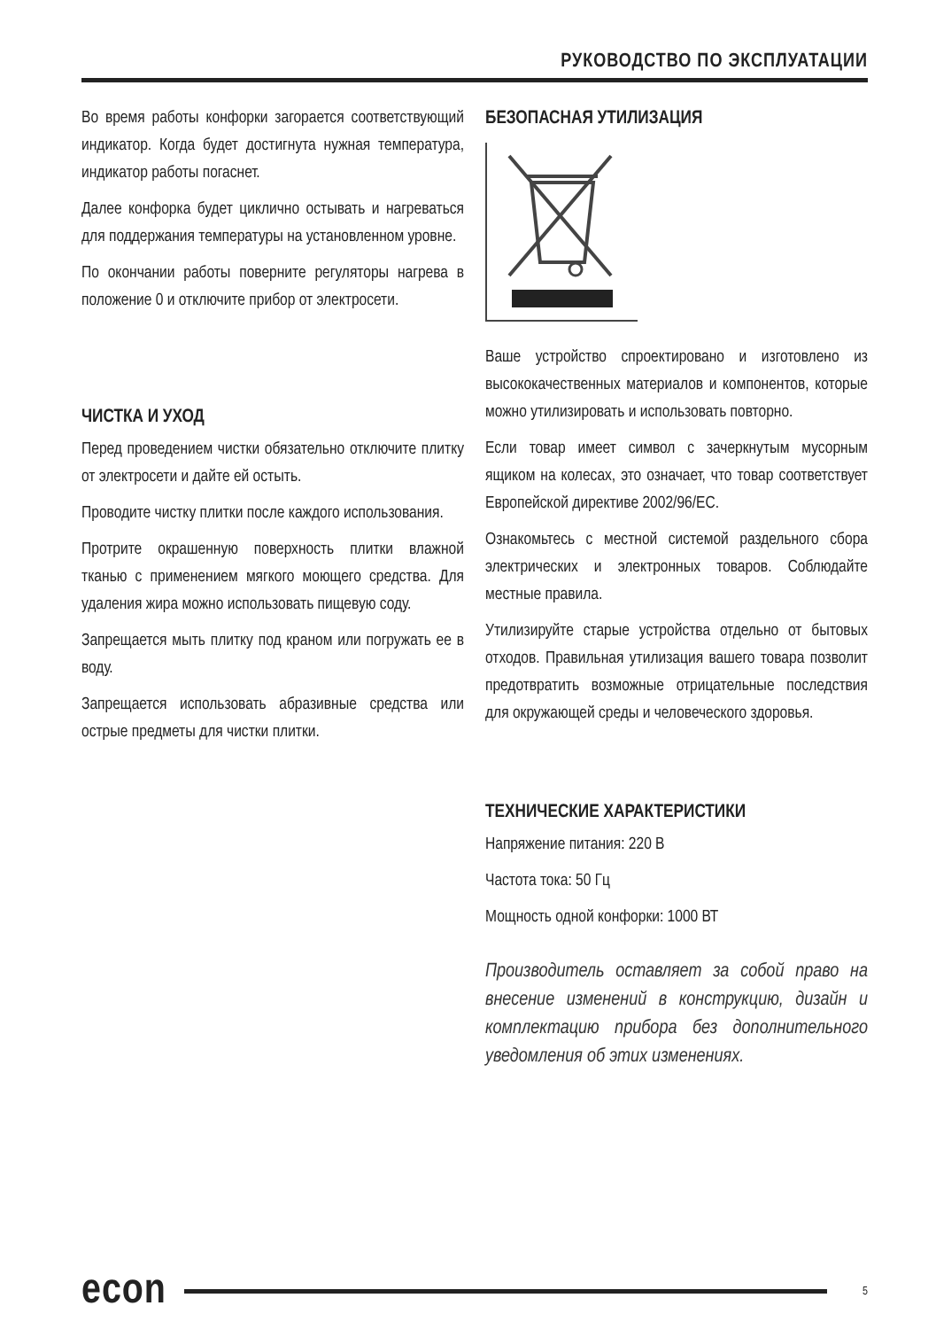РУКОВОДСТВО ПО ЭКСПЛУАТАЦИИ
Во время работы конфорки загорается соответствующий индикатор. Когда будет достигнута нужная температура, индикатор работы погаснет.
Далее конфорка будет циклично остывать и нагреваться для поддержания температуры на установленном уровне.
По окончании работы поверните регуляторы нагрева в положение 0 и отключите прибор от электросети.
ЧИСТКА И УХОД
Перед проведением чистки обязательно отключите плитку от электросети и дайте ей остыть.
Проводите чистку плитки после каждого использования.
Протрите окрашенную поверхность плитки влажной тканью с применением мягкого моющего средства. Для удаления жира можно использовать пищевую соду.
Запрещается мыть плитку под краном или погружать ее в воду.
Запрещается использовать абразивные средства или острые предметы для чистки плитки.
БЕЗОПАСНАЯ УТИЛИЗАЦИЯ
Ваше устройство спроектировано и изготовлено из высококачественных материалов и компонентов, которые можно утилизировать и использовать повторно.
Если товар имеет символ с зачеркнутым мусорным ящиком на колесах, это означает, что товар соответствует Европейской директиве 2002/96/EC.
Ознакомьтесь с местной системой раздельного сбора электрических и электронных товаров. Соблюдайте местные правила.
Утилизируйте старые устройства отдельно от бытовых отходов. Правильная утилизация вашего товара позволит предотвратить возможные отрицательные последствия для окружающей среды и человеческого здоровья.
ТЕХНИЧЕСКИЕ ХАРАКТЕРИСТИКИ
Напряжение питания: 220 В
Частота тока: 50 Гц
Мощность одной конфорки: 1000 ВТ
Производитель оставляет за собой право на внесение изменений в конструкцию, дизайн и комплектацию прибора без дополнительного уведомления об этих изменениях.
econ 5